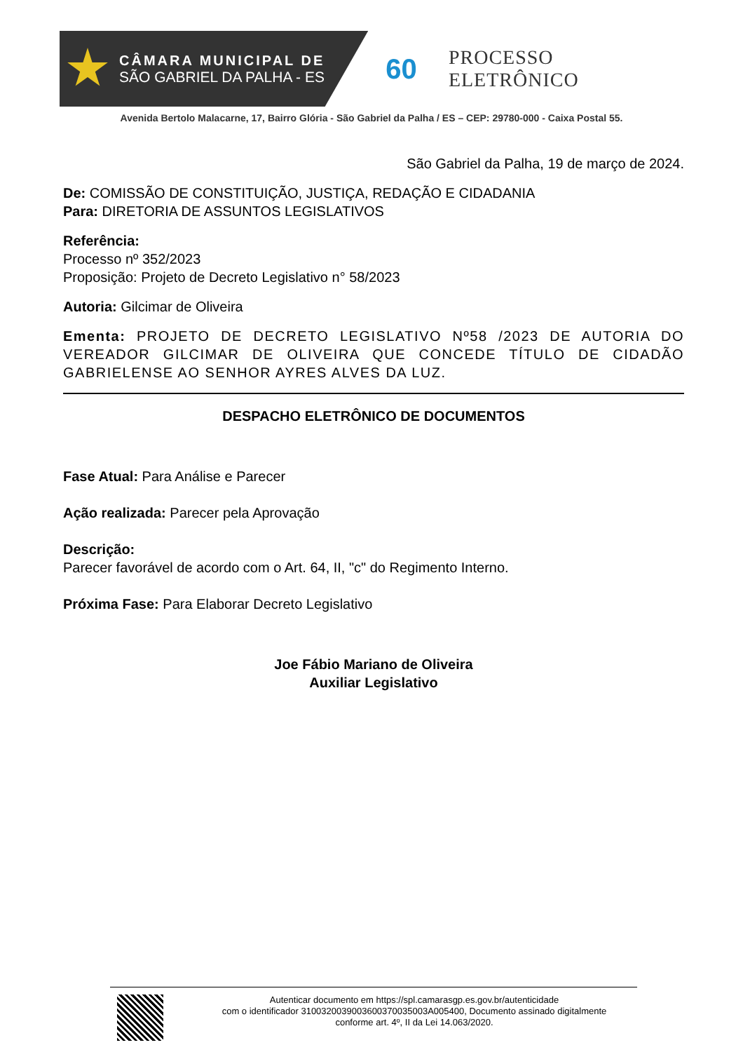CÂMARA MUNICIPAL DE
SÃO GABRIEL DA PALHA - ES
60
PROCESSO ELETRÔNICO
Avenida Bertolo Malacarne, 17, Bairro Glória - São Gabriel da Palha / ES – CEP: 29780-000 - Caixa Postal 55.
São Gabriel da Palha, 19 de março de 2024.
De: COMISSÃO DE CONSTITUIÇÃO, JUSTIÇA, REDAÇÃO E CIDADANIA
Para: DIRETORIA DE ASSUNTOS LEGISLATIVOS
Referência:
Processo nº 352/2023
Proposição: Projeto de Decreto Legislativo n° 58/2023
Autoria: Gilcimar de Oliveira
Ementa: PROJETO DE DECRETO LEGISLATIVO Nº58 /2023 DE AUTORIA DO VEREADOR GILCIMAR DE OLIVEIRA QUE CONCEDE TÍTULO DE CIDADÃO GABRIELENSE AO SENHOR AYRES ALVES DA LUZ.
DESPACHO ELETRÔNICO DE DOCUMENTOS
Fase Atual: Para Análise e Parecer
Ação realizada: Parecer pela Aprovação
Descrição:
Parecer favorável de acordo com o Art. 64, II, "c" do Regimento Interno.
Próxima Fase: Para Elaborar Decreto Legislativo
Joe Fábio Mariano de Oliveira
Auxiliar Legislativo
Autenticar documento em https://spl.camarasgp.es.gov.br/autenticidade
com o identificador 3100320039003600370035003A005400, Documento assinado digitalmente
conforme art. 4º, II da Lei 14.063/2020.